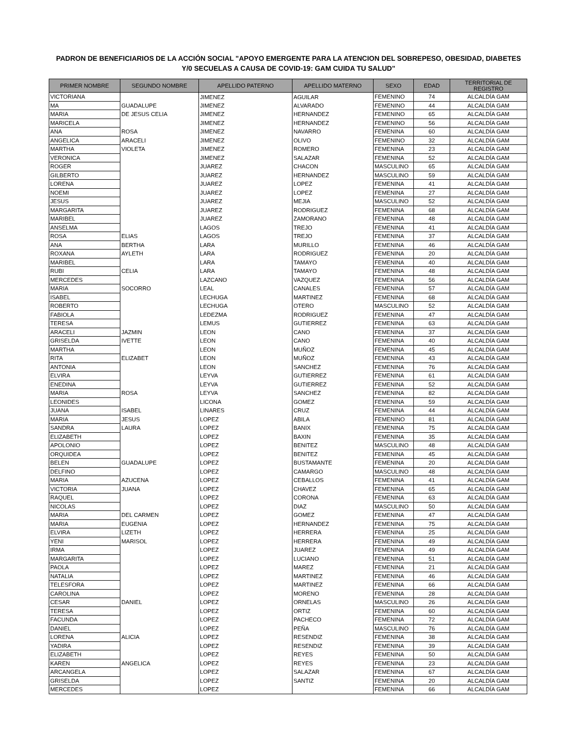PADRON DE BENEFICIARIOS DE LA ACCIÓN SOCIAL "APOYO EMERGENTE PARA LA ATENCION DEL SOBREPESO, OBESIDAD, DIABETES
Y/0 SECUELAS A CAUSA DE COVID-19: GAM CUIDA TU SALUD"
| PRIMER NOMBRE | SEGUNDO NOMBRE | APELLIDO PATERNO | APELLIDO MATERNO | SEXO | EDAD | TERRITORIAL DE REGISTRO |
| --- | --- | --- | --- | --- | --- | --- |
| VICTORIANA | | JIMENEZ | AGUILAR | FEMENINO | 74 | ALCALDÍA GAM |
| MA | GUADALUPE | JIMENEZ | ALVARADO | FEMENINO | 44 | ALCALDÍA GAM |
| MARIA | DE JESUS CELIA | JIMENEZ | HERNANDEZ | FEMENINO | 65 | ALCALDÍA GAM |
| MARICELA | | JIMENEZ | HERNANDEZ | FEMENINO | 56 | ALCALDÍA GAM |
| ANA | ROSA | JIMENEZ | NAVARRO | FEMENINA | 60 | ALCALDÍA GAM |
| ANGELICA | ARACELI | JIMENEZ | OLIVO | FEMENINO | 32 | ALCALDÍA GAM |
| MARTHA | VIOLETA | JIMENEZ | ROMERO | FEMENINA | 23 | ALCALDÍA GAM |
| VERONICA | | JIMENEZ | SALAZAR | FEMENINA | 52 | ALCALDÍA GAM |
| ROGER | | JUAREZ | CHACON | MASCULINO | 65 | ALCALDÍA GAM |
| GILBERTO | | JUAREZ | HERNANDEZ | MASCULINO | 59 | ALCALDÍA GAM |
| LORENA | | JUAREZ | LOPEZ | FEMENINA | 41 | ALCALDÍA GAM |
| NOEMI | | JUAREZ | LOPEZ | FEMENINA | 27 | ALCALDÍA GAM |
| JESUS | | JUAREZ | MEJIA | MASCULINO | 52 | ALCALDÍA GAM |
| MARGARITA | | JUAREZ | RODRIGUEZ | FEMENINA | 68 | ALCALDÍA GAM |
| MARIBEL | | JUAREZ | ZAMORANO | FEMENINA | 48 | ALCALDÍA GAM |
| ANSELMA | | LAGOS | TREJO | FEMENINA | 41 | ALCALDÍA GAM |
| ROSA | ELIAS | LAGOS | TREJO | FEMENINA | 37 | ALCALDÍA GAM |
| ANA | BERTHA | LARA | MURILLO | FEMENINA | 46 | ALCALDÍA GAM |
| ROXANA | AYLETH | LARA | RODRIGUEZ | FEMENINA | 20 | ALCALDÍA GAM |
| MARIBEL | | LARA | TAMAYO | FEMENINA | 40 | ALCALDÍA GAM |
| RUBI | CELIA | LARA | TAMAYO | FEMENINA | 48 | ALCALDÍA GAM |
| MERCEDES | | LAZCANO | VAZQUEZ | FEMENINA | 56 | ALCALDÍA GAM |
| MARIA | SOCORRO | LEAL | CANALES | FEMENINA | 57 | ALCALDÍA GAM |
| ISABEL | | LECHUGA | MARTINEZ | FEMENINA | 68 | ALCALDÍA GAM |
| ROBERTO | | LECHUGA | OTERO | MASCULINO | 52 | ALCALDÍA GAM |
| FABIOLA | | LEDEZMA | RODRIGUEZ | FEMENINA | 47 | ALCALDÍA GAM |
| TERESA | | LEMUS | GUTIERREZ | FEMENINA | 63 | ALCALDÍA GAM |
| ARACELI | JAZMIN | LEON | CANO | FEMENINA | 37 | ALCALDÍA GAM |
| GRISELDA | IVETTE | LEON | CANO | FEMENINA | 40 | ALCALDÍA GAM |
| MARTHA | | LEON | MUÑOZ | FEMENINA | 45 | ALCALDÍA GAM |
| RITA | ELIZABET | LEON | MUÑOZ | FEMENINA | 43 | ALCALDÍA GAM |
| ANTONIA | | LEON | SANCHEZ | FEMENINA | 76 | ALCALDÍA GAM |
| ELVIRA | | LEYVA | GUTIERREZ | FEMENINA | 61 | ALCALDÍA GAM |
| ENEDINA | | LEYVA | GUTIERREZ | FEMENINA | 52 | ALCALDÍA GAM |
| MARIA | ROSA | LEYVA | SANCHEZ | FEMENINA | 82 | ALCALDÍA GAM |
| LEONIDES | | LICONA | GOMEZ | FEMENINA | 59 | ALCALDÍA GAM |
| JUANA | ISABEL | LINARES | CRUZ | FEMENINA | 44 | ALCALDÍA GAM |
| MARIA | JESUS | LOPEZ | ABILA | FEMENINO | 81 | ALCALDÍA GAM |
| SANDRA | LAURA | LOPEZ | BANIX | FEMENINA | 75 | ALCALDÍA GAM |
| ELIZABETH | | LOPEZ | BAXIN | FEMENINA | 35 | ALCALDÍA GAM |
| APOLONIO | | LOPEZ | BENITEZ | MASCULINO | 48 | ALCALDÍA GAM |
| ORQUIDEA | | LOPEZ | BENITEZ | FEMENINA | 45 | ALCALDÍA GAM |
| BELEN | GUADALUPE | LOPEZ | BUSTAMANTE | FEMENINA | 20 | ALCALDÍA GAM |
| DELFINO | | LOPEZ | CAMARGO | MASCULINO | 48 | ALCALDÍA GAM |
| MARIA | AZUCENA | LOPEZ | CEBALLOS | FEMENINA | 41 | ALCALDÍA GAM |
| VICTORIA | JUANA | LOPEZ | CHAVEZ | FEMENINA | 65 | ALCALDÍA GAM |
| RAQUEL | | LOPEZ | CORONA | FEMENINA | 63 | ALCALDÍA GAM |
| NICOLAS | | LOPEZ | DIAZ | MASCULINO | 50 | ALCALDÍA GAM |
| MARIA | DEL CARMEN | LOPEZ | GOMEZ | FEMENINA | 47 | ALCALDÍA GAM |
| MARIA | EUGENIA | LOPEZ | HERNANDEZ | FEMENINA | 75 | ALCALDÍA GAM |
| ELVIRA | LIZETH | LOPEZ | HERRERA | FEMENINA | 25 | ALCALDÍA GAM |
| YENI | MARISOL | LOPEZ | HERRERA | FEMENINA | 49 | ALCALDÍA GAM |
| IRMA | | LOPEZ | JUAREZ | FEMENINA | 49 | ALCALDÍA GAM |
| MARGARITA | | LOPEZ | LUCIANO | FEMENINA | 51 | ALCALDÍA GAM |
| PAOLA | | LOPEZ | MAREZ | FEMENINA | 21 | ALCALDÍA GAM |
| NATALIA | | LOPEZ | MARTINEZ | FEMENINA | 46 | ALCALDÍA GAM |
| TELESFORA | | LOPEZ | MARTINEZ | FEMENINA | 66 | ALCALDÍA GAM |
| CAROLINA | | LOPEZ | MORENO | FEMENINA | 28 | ALCALDÍA GAM |
| CESAR | DANIEL | LOPEZ | ORNELAS | MASCULINO | 26 | ALCALDÍA GAM |
| TERESA | | LOPEZ | ORTIZ | FEMENINA | 60 | ALCALDÍA GAM |
| FACUNDA | | LOPEZ | PACHECO | FEMENINA | 72 | ALCALDÍA GAM |
| DANIEL | | LOPEZ | PEÑA | MASCULINO | 76 | ALCALDÍA GAM |
| LORENA | ALICIA | LOPEZ | RESENDIZ | FEMENINA | 38 | ALCALDÍA GAM |
| YADIRA | | LOPEZ | RESENDIZ | FEMENINA | 39 | ALCALDÍA GAM |
| ELIZABETH | | LOPEZ | REYES | FEMENINA | 50 | ALCALDÍA GAM |
| KAREN | ANGELICA | LOPEZ | REYES | FEMENINA | 23 | ALCALDÍA GAM |
| ARCANGELA | | LOPEZ | SALAZAR | FEMENINA | 67 | ALCALDÍA GAM |
| GRISELDA | | LOPEZ | SANTIZ | FEMENINA | 20 | ALCALDÍA GAM |
| MERCEDES | | LOPEZ | | FEMENINA | 66 | ALCALDÍA GAM |